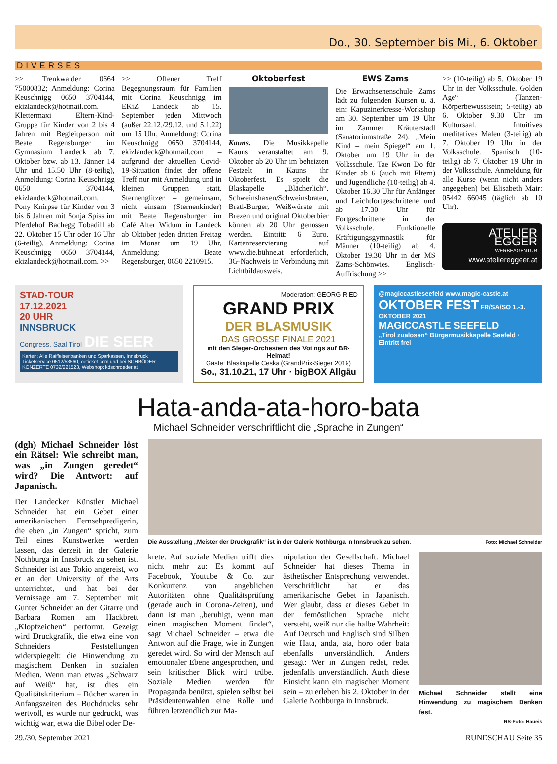Do., 30. September bis Mi., 6. Oktober
DIVERSES
>> Trenkwalder 0664 75000832; Anmeldung: Corina Keuschnigg 0650 3704144, ekizlandeck@hotmail.com. Klettermaxi Eltern-Kind-Gruppe für Kinder von 2 bis 4 Jahren mit Begleitperson mit Beate Regensburger im Gymnasium Landeck ab 7. Oktober bzw. ab 13. Jänner 14 Uhr und 15.50 Uhr (8-teilig), Anmeldung: Corina Keuschnigg 0650 3704144, ekizlandeck@hotmail.com. Pony Knirpse für Kinder von 3 bis 6 Jahren mit Sonja Spiss im Pferdehof Bachegg Tobadill ab 22. Oktober 15 Uhr oder 16 Uhr (6-teilig), Anmeldung: Corina Keuschnigg 0650 3704144, ekizlandeck@hotmail.com. >>
>> Offener Treff Begegnungsraum für Familien mit Corina Keuschnigg im EKiZ Landeck ab 15. September jeden Mittwoch (außer 22.12./29.12. und 5.1.22) um 15 Uhr, Anmeldung: Corina Keuschnigg 0650 3704144, ekizlandeck@hotmail.com – aufgrund der aktuellen Covid-19-Situation findet der offene Treff nur mit Anmeldung und in kleinen Gruppen statt. Sternenglitzer – gemeinsam, nicht einsam (Sternenkinder) mit Beate Regensburger im Café Alter Widum in Landeck ab Oktober jeden dritten Freitag im Monat um 19 Uhr, Anmeldung: Beate Regensburger, 0650 2210915.
Oktoberfest
Kauns. Die Musikkapelle Kauns veranstaltet am 9. Oktober ab 20 Uhr im beheizten Festzelt in Kauns ihr Oktoberfest. Es spielt die Blaskapelle „Blächerlich“. Schweinshaxen/Schweinsbraten, Bratl-Burger, Weißwürste mit Brezen und original Oktoberbier können ab 20 Uhr genossen werden. Eintritt: 6 Euro. Kartenreservierung auf www.die.bühne.at erforderlich, 3G-Nachweis in Verbindung mit Lichtbildausweis.
EWS Zams
Die Erwachsenenschule Zams lädt zu folgenden Kursen u. ä. ein: Kapuzinerkresse-Workshop am 30. September um 19 Uhr im Zammer Kräuterstadl (Sanatoriumstraße 24). „Mein Kind – mein Spiegel“ am 1. Oktober um 19 Uhr in der Volksschule. Tae Kwon Do für Kinder ab 6 (auch mit Eltern) und Jugendliche (10-teilig) ab 4. Oktober 16.30 Uhr für Anfänger und Leichtfortgeschrittene und ab 17.30 Uhr für Fortgeschrittene in der Volksschule. Funktionelle Kräftigungsgymnastik für Männer (10-teilig) ab 4. Oktober 19.30 Uhr in der MS Zams-Schönwies. Englisch-Auffrischung >>
>> (10-teilig) ab 5. Oktober 19 Uhr in der Volksschule. Golden Age“ (Tanzen-Körperbewusstsein; 5-teilig) ab 6. Oktober 9.30 Uhr im Kultursaal. Intuitives meditatives Malen (3-teilig) ab 7. Oktober 19 Uhr in der Volksschule. Spanisch (10-teilig) ab 7. Oktober 19 Uhr in der Volksschule. Anmeldung für alle Kurse (wenn nicht anders angegeben) bei Elisabeth Mair: 05442 66045 (täglich ab 10 Uhr).
ATELIER EGGER
WERBEAGENTUR
www.ateliereggeer.at
STAD-TOUR
17.12.2021
20 UHR
INNSBRUCK
Congress, Saal Tirol DIE SEER
Karten: Alle Raiffeisenbanken und Sparkassen, Innsbruck Ticketservice 0512/53560, oeticket.com und bei SCHRÖDER KONZERTE 0732/221523, Webshop: kdschroeder.at
Moderation: GEORG RIED
GRAND PRIX
DER BLASMUSIK
DAS GROSSE FINALE 2021
mit den Sieger-Orchestern des Votings auf BR-Heimat!
Gäste: Blaskapelle Ceska (GrandPrix-Sieger 2019)
So., 31.10.21, 17 Uhr · bigBOX Allgäu
@magiccastleseefeld www.magic-castle.at
OKTOBER FEST FR/SA/SO 1.-3. OKTOBER 2021
MAGICCASTLE SEEFELD
„Tirol zualosen“ Bürgermusikkapelle Seefeld · Eintritt frei
Hata-anda-ata-horo-bata
Michael Schneider verschriftlicht die „Sprache in Zungen“
(dgh) Michael Schneider löst ein Rätsel: Wie schreibt man, was „in Zungen geredet“ wird? Die Antwort: auf Japanisch.
Der Landecker Künstler Michael Schneider hat ein Gebet einer amerikanischen Fernsehpredigerin, die eben „in Zungen“ spricht, zum Teil eines Kunstwerkes werden lassen, das derzeit in der Galerie Nothburga in Innsbruck zu sehen ist. Schneider ist aus Tokio angereist, wo er an der University of the Arts unterrichtet, und hat bei der Vernissage am 7. September mit Gunter Schneider an der Gitarre und Barbara Romen am Hackbrett „Klopfzeichen“ performt. Gezeigt wird Druckgrafik, die etwa eine von Schneiders Feststellungen widerspiegelt: die Hinwendung zu magischem Denken in sozialen Medien. Wenn man etwas „Schwarz auf Weiß“ hat, ist dies ein Qualitätskriterium – Bücher waren in Anfangszeiten des Buchdrucks sehr wertvoll, es wurde nur gedruckt, was wichtig war, etwa die Bibel oder De-
Die Ausstellung „Meister der Druckgrafik“ ist in der Galerie Nothburga in Innsbruck zu sehen. Foto: Michael Schneider
krete. Auf soziale Medien trifft dies nicht mehr zu: Es kommt auf Facebook, Youtube & Co. zur Konkurrenz von angeblichen Autoritäten ohne Qualitätsprüfung (gerade auch in Corona-Zeiten), und dann ist man „beruhigt, wenn man einen magischen Moment findet“, sagt Michael Schneider – etwa die Antwort auf die Frage, wie in Zungen geredet wird. So wird der Mensch auf emotionaler Ebene angesprochen, und sein kritischer Blick wird trübe. Soziale Medien werden für Propaganda benützt, spielen selbst bei Präsidentenwahlen eine Rolle und führen letztendlich zur Ma-
nipulation der Gesellschaft. Michael Schneider hat dieses Thema in ästhetischer Entsprechung verwendet. Verschriftlicht hat er das amerikanische Gebet in Japanisch. Wer glaubt, dass er dieses Gebet in der fernöstlichen Sprache nicht versteht, weiß nur die halbe Wahrheit: Auf Deutsch und Englisch sind Silben wie Hata, anda, ata, horo oder bata ebenfalls unverständlich. Anders gesagt: Wer in Zungen redet, redet jedenfalls unverständlich. Auch diese Einsicht kann ein magischer Moment sein – zu erleben bis 2. Oktober in der Galerie Nothburga in Innsbruck.
Michael Schneider stellt eine Hinwendung zu magischem Denken fest.
RS-Foto: Haueis
29./30. September 2021 RUNDSCHAU Seite 35